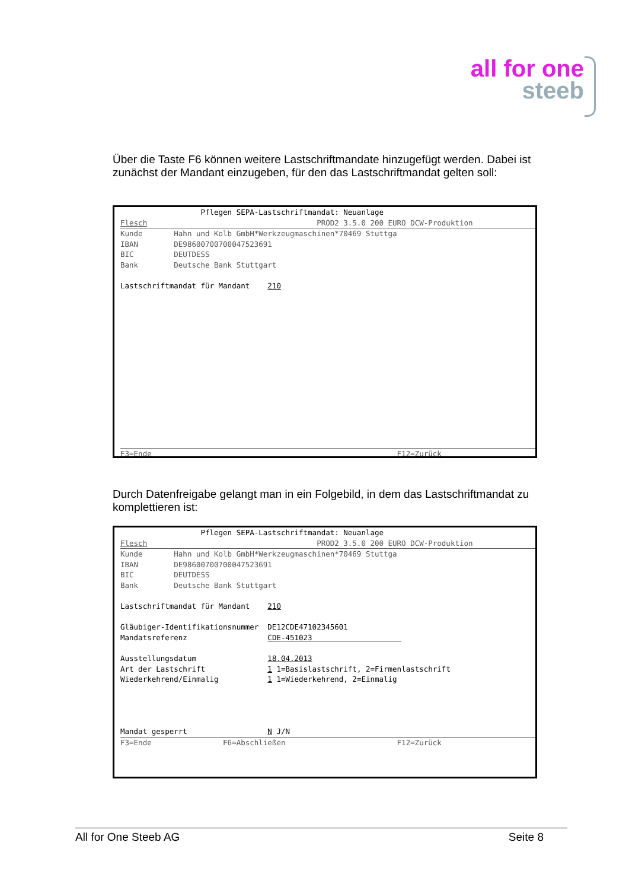all for one
steeb
Über die Taste F6 können weitere Lastschriftmandate hinzugefügt werden. Dabei ist zunächst der Mandant einzugeben, für den das Lastschriftmandat gelten soll:
Pflegen SEPA-Lastschriftmandat: Neuanlage Flesch PROD2 3.5.0 200 EURO DCW-Produktion
Kunde Hahn und Kolb GmbH*Werkzeugmaschinen*70469 Stuttga IBAN DE98600700700047523691 BIC DEUTDESS Bank Deutsche Bank Stuttgart Lastschriftmandat für Mandant 210
F3=Ende F12=Zurück
Durch Datenfreigabe gelangt man in ein Folgebild, in dem das Lastschriftmandat zu komplettieren ist:
Pflegen SEPA-Lastschriftmandat: Neuanlage Flesch PROD2 3.5.0 200 EURO DCW-Produktion
Kunde Hahn und Kolb GmbH*Werkzeugmaschinen*70469 Stuttga IBAN DE98600700700047523691 BIC DEUTDESS Bank Deutsche Bank Stuttgart Lastschriftmandat für Mandant 210 Gläubiger-Identifikationsnummer DE12CDE47102345601 Mandatsreferenz CDE-451023 Ausstellungsdatum 18.04.2013 Art der Lastschrift 1 1=Basislastschrift, 2=Firmenlastschrift Wiederkehrend/Einmalig 1 1=Wiederkehrend, 2=Einmalig Mandat gesperrt N J/N
F3=Ende F6=Abschließen F12=Zurück
All for One Steeb AG Seite 8